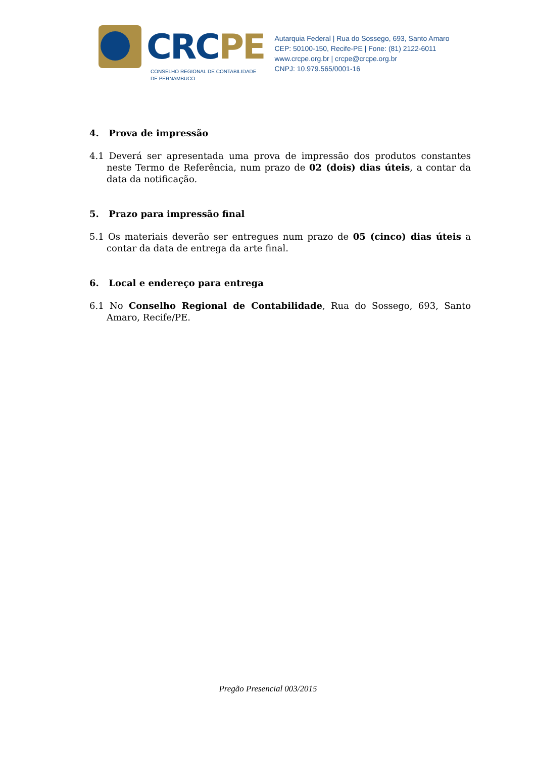CRCPE
CONSELHO REGIONAL DE CONTABILIDADE
DE PERNAMBUCO
Autarquia Federal | Rua do Sossego, 693, Santo Amaro
CEP: 50100-150, Recife-PE | Fone: (81) 2122-6011
www.crcpe.org.br | crcpe@crcpe.org.br
CNPJ: 10.979.565/0001-16
4. Prova de impressão
4.1 Deverá ser apresentada uma prova de impressão dos produtos constantes neste Termo de Referência, num prazo de 02 (dois) dias úteis, a contar da data da notificação.
5. Prazo para impressão final
5.1 Os materiais deverão ser entregues num prazo de 05 (cinco) dias úteis a contar da data de entrega da arte final.
6. Local e endereço para entrega
6.1 No Conselho Regional de Contabilidade, Rua do Sossego, 693, Santo Amaro, Recife/PE.
Pregão Presencial 003/2015